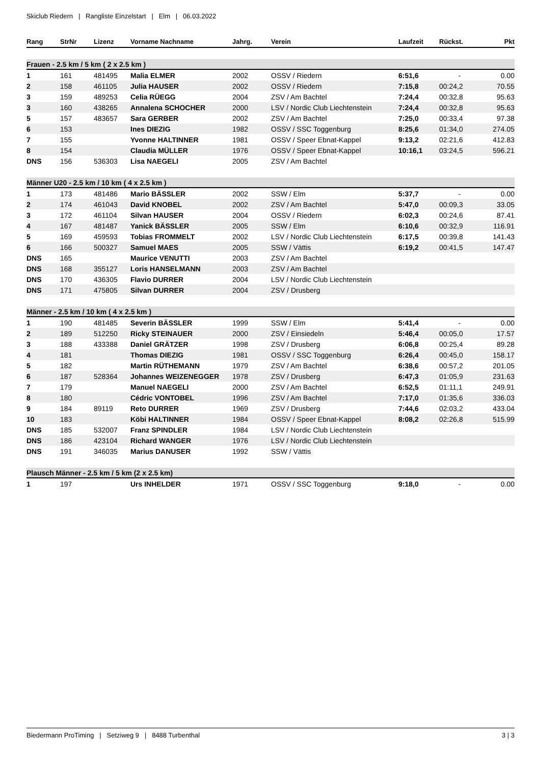Skiclub Riedern | Rangliste Einzelstart | Elm | 06.03.2022
| Rang | StrNr | Lizenz | Vorname Nachname | Jahrg. | Verein | Laufzeit | Rückst. | Pkt |
| --- | --- | --- | --- | --- | --- | --- | --- | --- |
| Frauen - 2.5 km / 5 km ( 2 x 2.5 km ) | | | | | | | | |
| 1 | 161 | 481495 | Malia ELMER | 2002 | OSSV / Riedern | 6:51,6 | - | 0.00 |
| 2 | 158 | 461105 | Julia HAUSER | 2002 | OSSV / Riedern | 7:15,8 | 00:24,2 | 70.55 |
| 3 | 159 | 489253 | Celia RÜEGG | 2004 | ZSV / Am Bachtel | 7:24,4 | 00:32,8 | 95.63 |
| 3 | 160 | 438265 | Annalena SCHOCHER | 2000 | LSV / Nordic Club Liechtenstein | 7:24,4 | 00:32,8 | 95.63 |
| 5 | 157 | 483657 | Sara GERBER | 2002 | ZSV / Am Bachtel | 7:25,0 | 00:33,4 | 97.38 |
| 6 | 153 | | Ines DIEZIG | 1982 | OSSV / SSC Toggenburg | 8:25,6 | 01:34,0 | 274.05 |
| 7 | 155 | | Yvonne HALTINNER | 1981 | OSSV / Speer Ebnat-Kappel | 9:13,2 | 02:21,6 | 412.83 |
| 8 | 154 | | Claudia MÜLLER | 1976 | OSSV / Speer Ebnat-Kappel | 10:16,1 | 03:24,5 | 596.21 |
| DNS | 156 | 536303 | Lisa NAEGELI | 2005 | ZSV / Am Bachtel | | | |
| Männer U20 - 2.5 km / 10 km ( 4 x 2.5 km ) | | | | | | | | |
| 1 | 173 | 481486 | Mario BÄSSLER | 2002 | SSW / Elm | 5:37,7 | - | 0.00 |
| 2 | 174 | 461043 | David KNOBEL | 2002 | ZSV / Am Bachtel | 5:47,0 | 00:09,3 | 33.05 |
| 3 | 172 | 461104 | Silvan HAUSER | 2004 | OSSV / Riedern | 6:02,3 | 00:24,6 | 87.41 |
| 4 | 167 | 481487 | Yanick BÄSSLER | 2005 | SSW / Elm | 6:10,6 | 00:32,9 | 116.91 |
| 5 | 169 | 459593 | Tobias FROMMELT | 2002 | LSV / Nordic Club Liechtenstein | 6:17,5 | 00:39,8 | 141.43 |
| 6 | 166 | 500327 | Samuel MAES | 2005 | SSW / Vättis | 6:19,2 | 00:41,5 | 147.47 |
| DNS | 165 | | Maurice VENUTTI | 2003 | ZSV / Am Bachtel | | | |
| DNS | 168 | 355127 | Loris HANSELMANN | 2003 | ZSV / Am Bachtel | | | |
| DNS | 170 | 436305 | Flavio DURRER | 2004 | LSV / Nordic Club Liechtenstein | | | |
| DNS | 171 | 475805 | Silvan DURRER | 2004 | ZSV / Drusberg | | | |
| Männer - 2.5 km / 10 km ( 4 x 2.5 km ) | | | | | | | | |
| 1 | 190 | 481485 | Severin BÄSSLER | 1999 | SSW / Elm | 5:41,4 | - | 0.00 |
| 2 | 189 | 512250 | Ricky STEINAUER | 2000 | ZSV / Einsiedeln | 5:46,4 | 00:05,0 | 17.57 |
| 3 | 188 | 433388 | Daniel GRÄTZER | 1998 | ZSV / Drusberg | 6:06,8 | 00:25,4 | 89.28 |
| 4 | 181 | | Thomas DIEZIG | 1981 | OSSV / SSC Toggenburg | 6:26,4 | 00:45,0 | 158.17 |
| 5 | 182 | | Martin RÜTHEMANN | 1979 | ZSV / Am Bachtel | 6:38,6 | 00:57,2 | 201.05 |
| 6 | 187 | 528364 | Johannes WEIZENEGGER | 1978 | ZSV / Drusberg | 6:47,3 | 01:05,9 | 231.63 |
| 7 | 179 | | Manuel NAEGELI | 2000 | ZSV / Am Bachtel | 6:52,5 | 01:11,1 | 249.91 |
| 8 | 180 | | Cédric VONTOBEL | 1996 | ZSV / Am Bachtel | 7:17,0 | 01:35,6 | 336.03 |
| 9 | 184 | 89119 | Reto DURRER | 1969 | ZSV / Drusberg | 7:44,6 | 02:03,2 | 433.04 |
| 10 | 183 | | Köbi HALTINNER | 1984 | OSSV / Speer Ebnat-Kappel | 8:08,2 | 02:26,8 | 515.99 |
| DNS | 185 | 532007 | Franz SPINDLER | 1984 | LSV / Nordic Club Liechtenstein | | | |
| DNS | 186 | 423104 | Richard WANGER | 1976 | LSV / Nordic Club Liechtenstein | | | |
| DNS | 191 | 346035 | Marius DANUSER | 1992 | SSW / Vättis | | | |
| Plausch Männer - 2.5 km / 5 km (2 x 2.5 km) | | | | | | | | |
| 1 | 197 | | Urs INHELDER | 1971 | OSSV / SSC Toggenburg | 9:18,0 | - | 0.00 |
Biedermann ProTiming | Setziweg 9 | 8488 Turbenthal 3 | 3